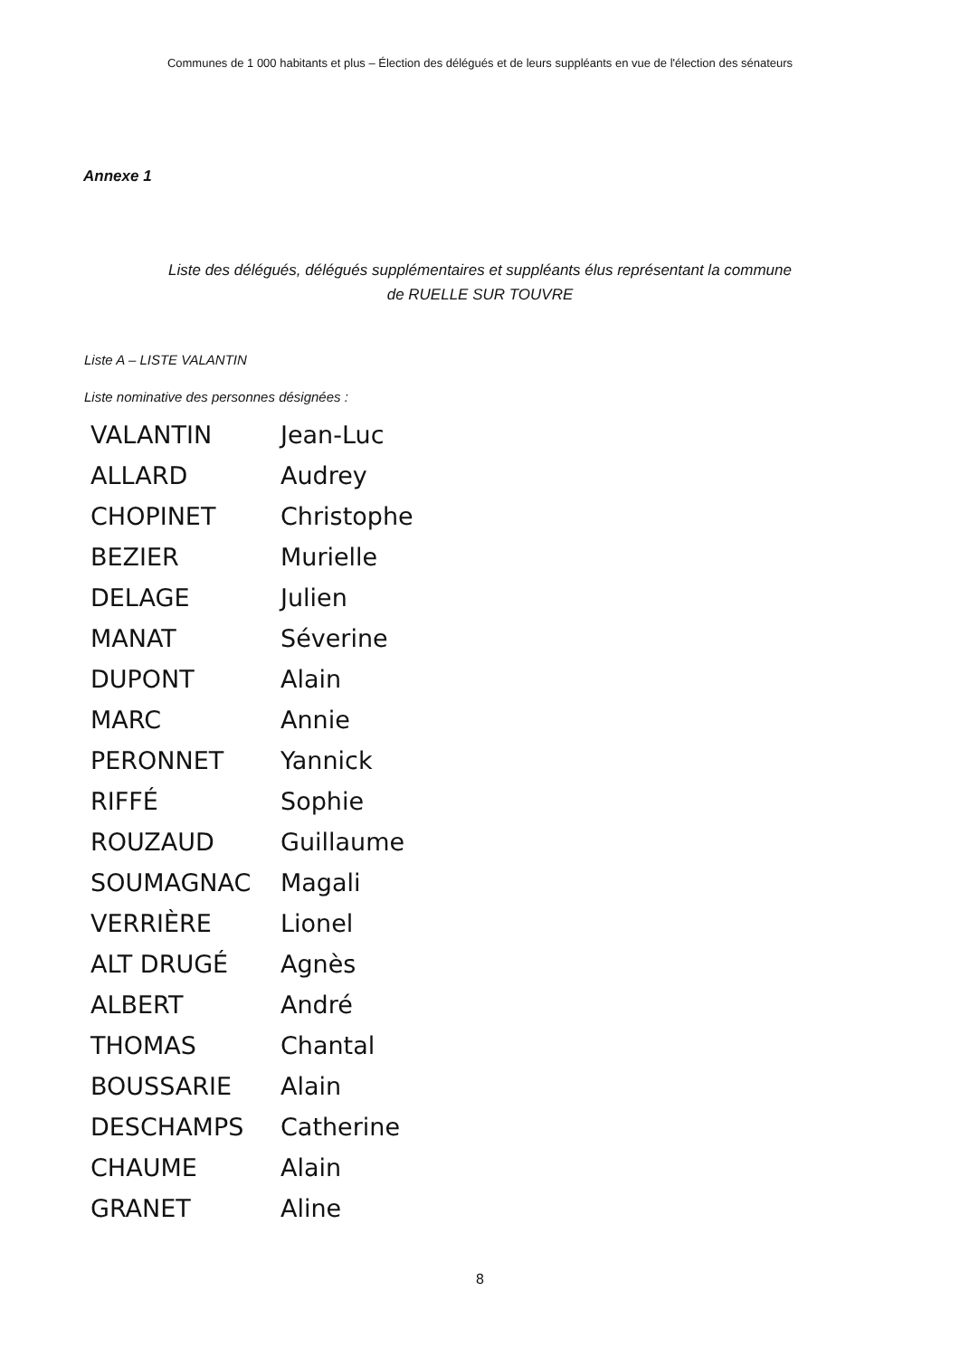Communes de 1 000 habitants et plus – Élection des délégués et de leurs suppléants en vue de l'élection des sénateurs
Annexe 1
Liste des délégués, délégués supplémentaires et suppléants élus représentant la commune
de RUELLE SUR TOUVRE
Liste A – LISTE VALANTIN
Liste nominative des personnes désignées :
VALANTIN Jean-Luc
ALLARD Audrey
CHOPINET Christophe
BEZIER Murielle
DELAGE Julien
MANAT Séverine
DUPONT Alain
MARC Annie
PERONNET Yannick
RIFFÉ Sophie
ROUZAUD Guillaume
SOUMAGNAC Magali
VERRIÈRE Lionel
ALT DRUGÉ Agnès
ALBERT André
THOMAS Chantal
BOUSSARIE Alain
DESCHAMPS Catherine
CHAUME Alain
GRANET Aline
8